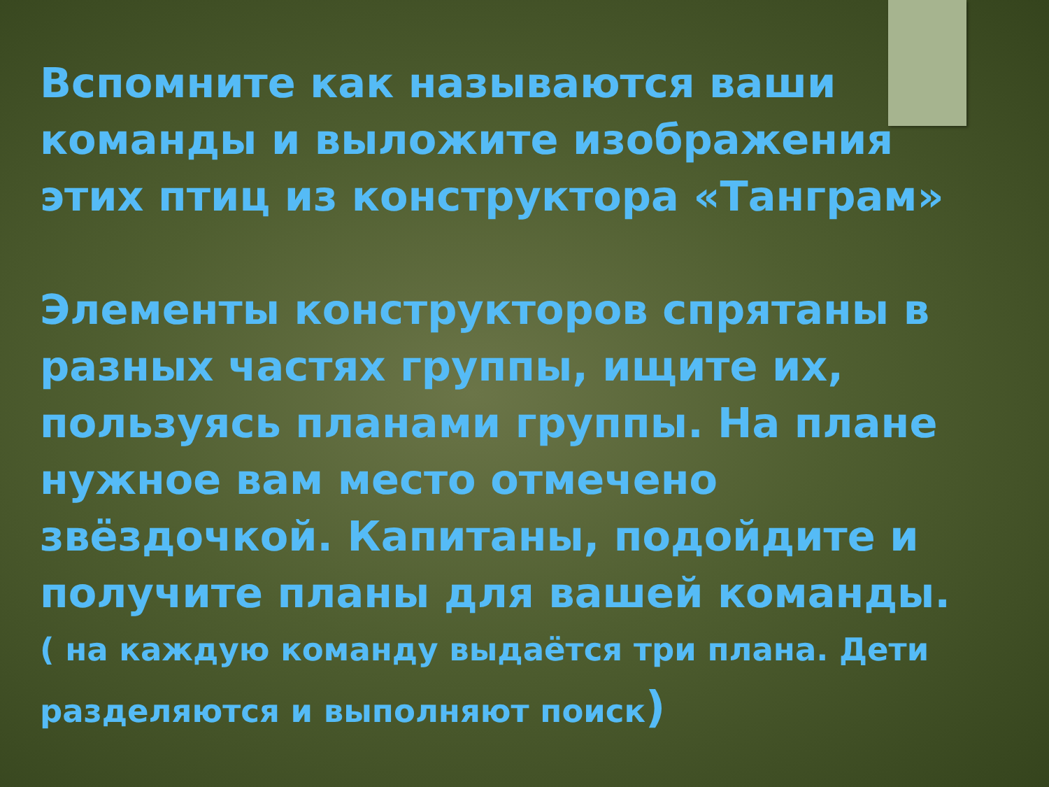Вспомните как называются ваши команды и выложите изображения этих птиц из конструктора «Танграм»
Элементы конструкторов спрятаны в разных частях группы, ищите их, пользуясь планами группы. На плане нужное вам место отмечено звёздочкой. Капитаны, подойдите и получите планы для вашей команды.
( на каждую команду выдаётся три плана. Дети разделяются и выполняют поиск)